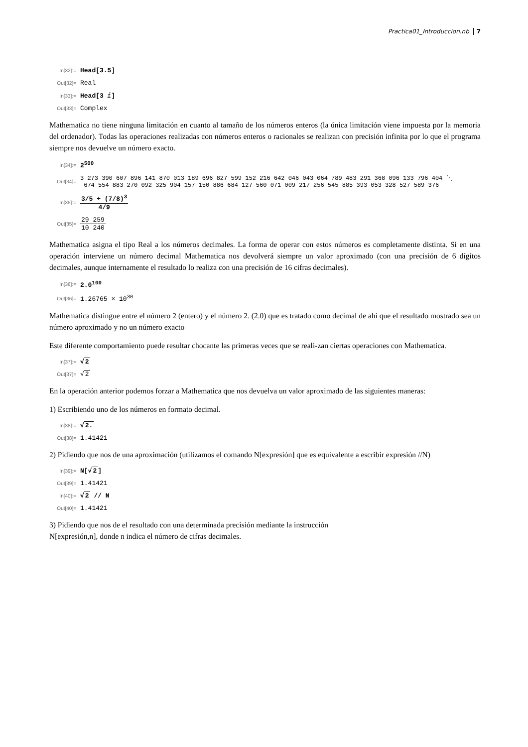Practica01_Introduccion.nb 7
In[32]:= Head[3.5]
Out[32]= Real
In[33]:= Head[3 ⅈ]
Out[33]= Complex
Mathematica no tiene ninguna limitación en cuanto al tamaño de los números enteros (la única limitación viene impuesta por la memoria del ordenador). Todas las operaciones realizadas con números enteros o racionales se realizan con precisión infinita por lo que el programa siempre nos devuelve un número exacto.
In[34]:= 2<sup>500</sup>
Out[34]= 3 273 390 607 896 141 870 013 189 696 827 599 152 216 642 046 043 064 789 483 291 368 096 133 796 404 ⋱
674 554 883 270 092 325 904 157 150 886 684 127 560 071 009 217 256 545 885 393 053 328 527 589 376
In[35]:= 3/5 + (7/8)<sup>3</sup> 4/9
Out[35]= 29 259 10 240
Mathematica asigna el tipo Real a los números decimales. La forma de operar con estos números es completamente distinta. Si en una operación interviene un número decimal Mathematica nos devolverá siempre un valor aproximado (con una precisión de 6 dígitos decimales, aunque internamente el resultado lo realiza con una precisión de 16 cifras decimales).
In[36]:= 2.0<sup>100</sup>
Out[36]= 1.26765 × 10<sup>30</sup>
Mathematica distingue entre el número 2 (entero) y el número 2. (2.0) que es tratado como decimal de ahí que el resultado mostrado sea un número aproximado y no un número exacto
Este diferente comportamiento puede resultar chocante las primeras veces que se reali-zan ciertas operaciones con Mathematica.
In[37]:= √2
Out[37]= √2
En la operación anterior podemos forzar a Mathematica que nos devuelva un valor aproximado de las siguientes maneras:
1) Escribiendo uno de los números en formato decimal.
In[38]:= √2.
Out[38]= 1.41421
2) Pidiendo que nos de una aproximación (utilizamos el comando N[expresión] que es equivalente a escribir expresión //N)
In[39]:= N[√2]
Out[39]= 1.41421
In[40]:= √2 // N
Out[40]= 1.41421
3) Pidiendo que nos de el resultado con una determinada precisión mediante la instrucción
N[expresión,n], donde n indica el número de cifras decimales.